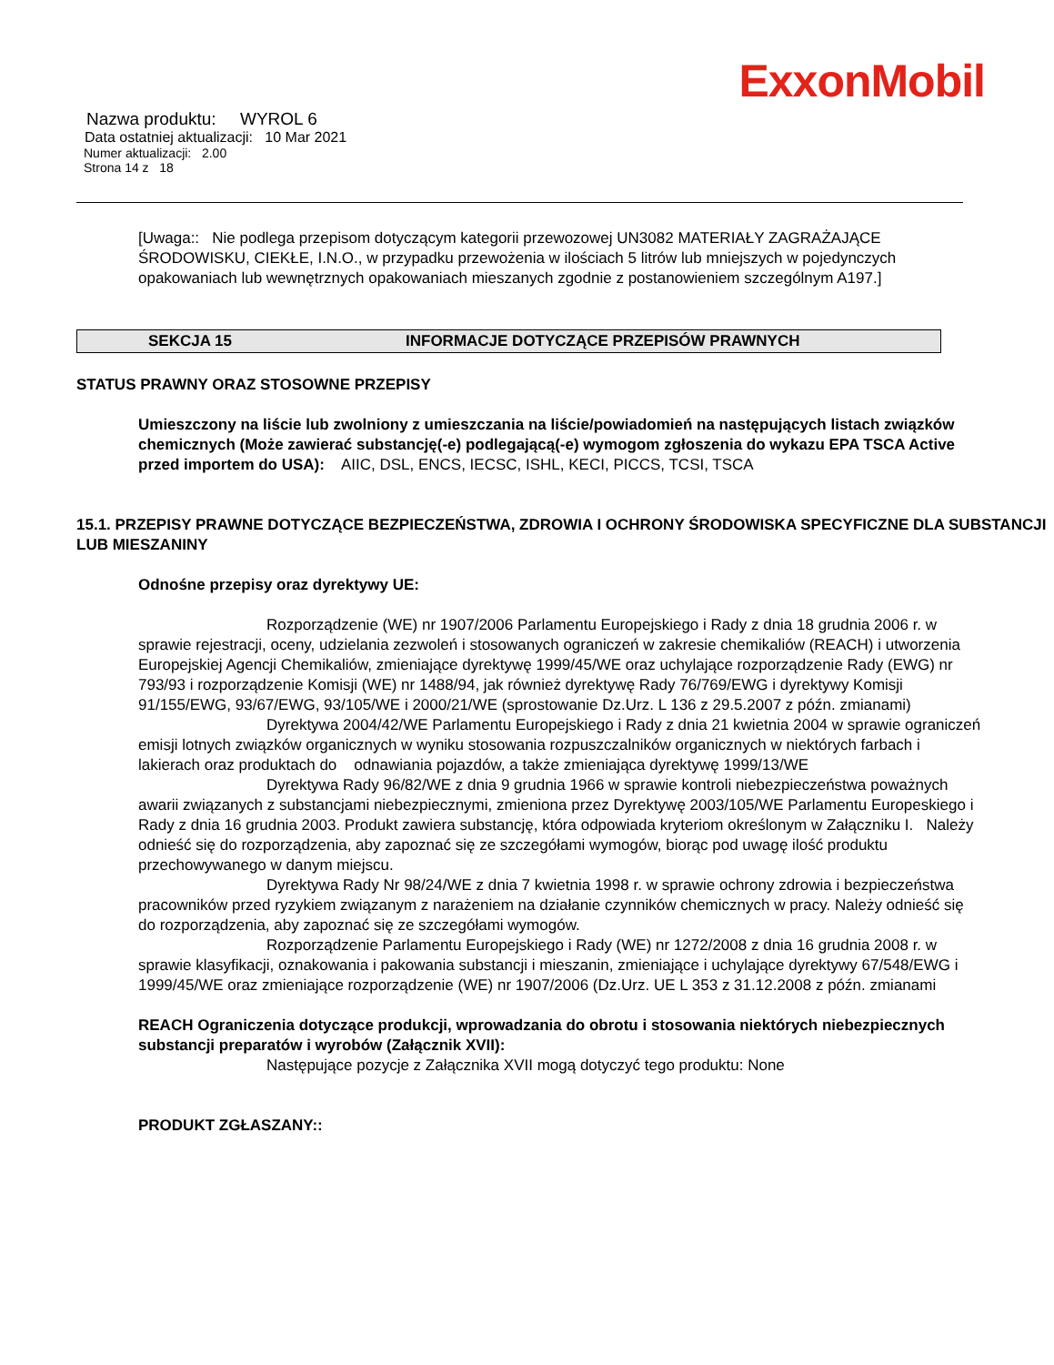ExxonMobil
Nazwa produktu: WYROL 6
Data ostatniej aktualizacji: 10 Mar 2021
Numer aktualizacji: 2.00
Strona 14 z 18
[Uwaga:: Nie podlega przepisom dotyczącym kategorii przewozowej UN3082 MATERIAŁY ZAGRAŻAJĄCE ŚRODOWISKU, CIEKŁE, I.N.O., w przypadku przewożenia w ilościach 5 litrów lub mniejszych w pojedynczych opakowaniach lub wewnętrznych opakowaniach mieszanych zgodnie z postanowieniem szczególnym A197.]
SEKCJA 15 INFORMACJE DOTYCZĄCE PRZEPISÓW PRAWNYCH
STATUS PRAWNY ORAZ STOSOWNE PRZEPISY
Umieszczony na liście lub zwolniony z umieszczania na liście/powiadomień na następujących listach związków chemicznych (Może zawierać substancję(-e) podlegającą(-e) wymogom zgłoszenia do wykazu EPA TSCA Active przed importem do USA): AIIC, DSL, ENCS, IECSC, ISHL, KECI, PICCS, TCSI, TSCA
15.1. PRZEPISY PRAWNE DOTYCZĄCE BEZPIECZEŃSTWA, ZDROWIA I OCHRONY ŚRODOWISKA SPECYFICZNE DLA SUBSTANCJI LUB MIESZANINY
Odnośne przepisy oraz dyrektywy UE:
Rozporządzenie (WE) nr 1907/2006 Parlamentu Europejskiego i Rady z dnia 18 grudnia 2006 r. w sprawie rejestracji, oceny, udzielania zezwoleń i stosowanych ograniczeń w zakresie chemikaliów (REACH) i utworzenia Europejskiej Agencji Chemikaliów, zmieniające dyrektywę 1999/45/WE oraz uchylające rozporządzenie Rady (EWG) nr 793/93 i rozporządzenie Komisji (WE) nr 1488/94, jak również dyrektywę Rady 76/769/EWG i dyrektywy Komisji 91/155/EWG, 93/67/EWG, 93/105/WE i 2000/21/WE (sprostowanie Dz.Urz. L 136 z 29.5.2007 z późn. zmianami)
Dyrektywa 2004/42/WE Parlamentu Europejskiego i Rady z dnia 21 kwietnia 2004 w sprawie ograniczeń emisji lotnych związków organicznych w wyniku stosowania rozpuszczalników organicznych w niektórych farbach i lakierach oraz produktach do odnawiania pojazdów, a także zmieniająca dyrektywę 1999/13/WE
Dyrektywa Rady 96/82/WE z dnia 9 grudnia 1966 w sprawie kontroli niebezpieczeństwa poważnych awarii związanych z substancjami niebezpiecznymi, zmieniona przez Dyrektywę 2003/105/WE Parlamentu Europeskiego i Rady z dnia 16 grudnia 2003. Produkt zawiera substancję, która odpowiada kryteriom określonym w Załączniku I. Należy odnieść się do rozporządzenia, aby zapoznać się ze szczegółami wymogów, biorąc pod uwagę ilość produktu przechowywanego w danym miejscu.
Dyrektywa Rady Nr 98/24/WE z dnia 7 kwietnia 1998 r. w sprawie ochrony zdrowia i bezpieczeństwa pracowników przed ryzykiem związanym z narażeniem na działanie czynników chemicznych w pracy. Należy odnieść się do rozporządzenia, aby zapoznać się ze szczegółami wymogów.
Rozporządzenie Parlamentu Europejskiego i Rady (WE) nr 1272/2008 z dnia 16 grudnia 2008 r. w sprawie klasyfikacji, oznakowania i pakowania substancji i mieszanin, zmieniające i uchylające dyrektywy 67/548/EWG i 1999/45/WE oraz zmieniające rozporządzenie (WE) nr 1907/2006 (Dz.Urz. UE L 353 z 31.12.2008 z późn. zmianami
REACH Ograniczenia dotyczące produkcji, wprowadzania do obrotu i stosowania niektórych niebezpiecznych substancji preparatów i wyrobów (Załącznik XVII):
Następujące pozycje z Załącznika XVII mogą dotyczyć tego produktu: None
PRODUKT ZGŁASZANY::